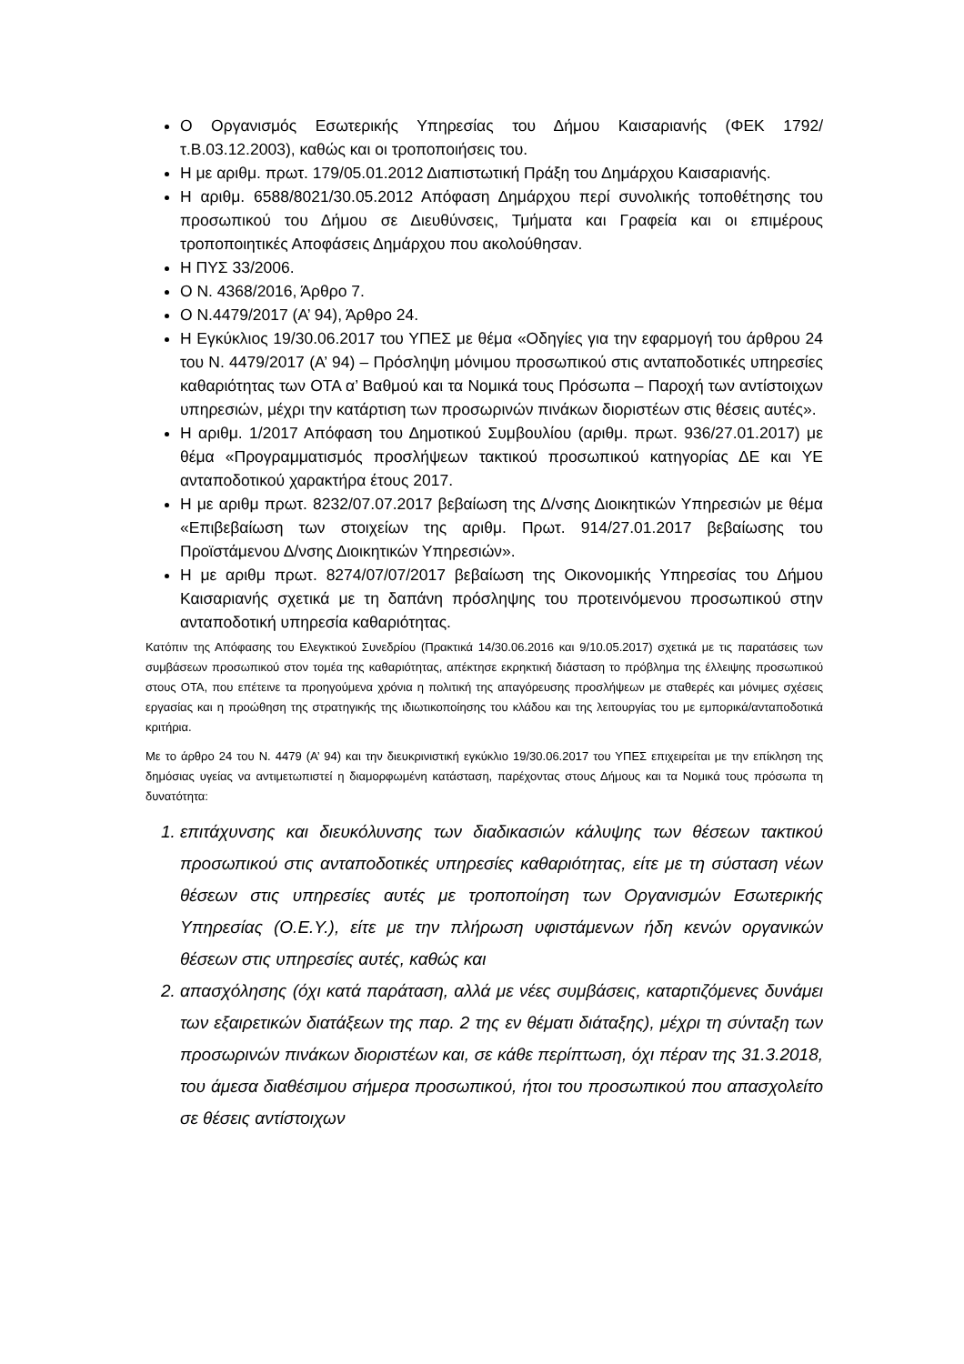Ο Οργανισμός Εσωτερικής Υπηρεσίας του Δήμου Καισαριανής (ΦΕΚ 1792/τ.Β.03.12.2003), καθώς και οι τροποποιήσεις του.
Η με αριθμ. πρωτ. 179/05.01.2012 Διαπιστωτική Πράξη του Δημάρχου Καισαριανής.
Η αριθμ. 6588/8021/30.05.2012 Απόφαση Δημάρχου περί συνολικής τοποθέτησης του προσωπικού του Δήμου σε Διευθύνσεις, Τμήματα και Γραφεία και οι επιμέρους τροποποιητικές Αποφάσεις Δημάρχου που ακολούθησαν.
Η ΠΥΣ 33/2006.
Ο Ν. 4368/2016, Άρθρο 7.
Ο Ν.4479/2017 (Α’ 94), Άρθρο 24.
Η Εγκύκλιος 19/30.06.2017 του ΥΠΕΣ με θέμα «Οδηγίες για την εφαρμογή του άρθρου 24 του Ν. 4479/2017 (Α’ 94) – Πρόσληψη μόνιμου προσωπικού στις ανταποδοτικές υπηρεσίες καθαριότητας των ΟΤΑ α’ Βαθμού και τα Νομικά τους Πρόσωπα – Παροχή των αντίστοιχων υπηρεσιών, μέχρι την κατάρτιση των προσωρινών πινάκων διοριστέων στις θέσεις αυτές».
Η αριθμ. 1/2017 Απόφαση του Δημοτικού Συμβουλίου (αριθμ. πρωτ. 936/27.01.2017) με θέμα «Προγραμματισμός προσλήψεων τακτικού προσωπικού κατηγορίας ΔΕ και ΥΕ ανταποδοτικού χαρακτήρα έτους 2017.
Η με αριθμ πρωτ. 8232/07.07.2017 βεβαίωση της Δ/νσης Διοικητικών Υπηρεσιών με θέμα «Επιβεβαίωση των στοιχείων της αριθμ. Πρωτ. 914/27.01.2017 βεβαίωσης του Προϊστάμενου Δ/νσης Διοικητικών Υπηρεσιών».
Η με αριθμ πρωτ. 8274/07/07/2017 βεβαίωση της Οικονομικής Υπηρεσίας του Δήμου Καισαριανής σχετικά με τη δαπάνη πρόσληψης του προτεινόμενου προσωπικού στην ανταποδοτική υπηρεσία καθαριότητας.
Κατόπιν της Απόφασης του Ελεγκτικού Συνεδρίου (Πρακτικά 14/30.06.2016 και 9/10.05.2017) σχετικά με τις παρατάσεις των συμβάσεων προσωπικού στον τομέα της καθαριότητας, απέκτησε εκρηκτική διάσταση το πρόβλημα της έλλειψης προσωπικού στους ΟΤΑ, που επέτεινε τα προηγούμενα χρόνια η πολιτική της απαγόρευσης προσλήψεων με σταθερές και μόνιμες σχέσεις εργασίας και η προώθηση της στρατηγικής της ιδιωτικοποίησης του κλάδου και της λειτουργίας του με εμπορικά/ανταποδοτικά κριτήρια.
Με το άρθρο 24 του Ν. 4479 (Α’ 94) και την διευκρινιστική εγκύκλιο 19/30.06.2017 του ΥΠΕΣ επιχειρείται με την επίκληση της δημόσιας υγείας να αντιμετωπιστεί η διαμορφωμένη κατάσταση, παρέχοντας στους Δήμους και τα Νομικά τους πρόσωπα τη δυνατότητα:
1. επιτάχυνσης και διευκόλυνσης των διαδικασιών κάλυψης των θέσεων τακτικού προσωπικού στις ανταποδοτικές υπηρεσίες καθαριότητας, είτε με τη σύσταση νέων θέσεων στις υπηρεσίες αυτές με τροποποίηση των Οργανισμών Εσωτερικής Υπηρεσίας (Ο.Ε.Υ.), είτε με την πλήρωση υφιστάμενων ήδη κενών οργανικών θέσεων στις υπηρεσίες αυτές, καθώς και
2. απασχόλησης (όχι κατά παράταση, αλλά με νέες συμβάσεις, καταρτιζόμενες δυνάμει των εξαιρετικών διατάξεων της παρ. 2 της εν θέματι διάταξης), μέχρι τη σύνταξη των προσωρινών πινάκων διοριστέων και, σε κάθε περίπτωση, όχι πέραν της 31.3.2018, του άμεσα διαθέσιμου σήμερα προσωπικού, ήτοι του προσωπικού που απασχολείτο σε θέσεις αντίστοιχων